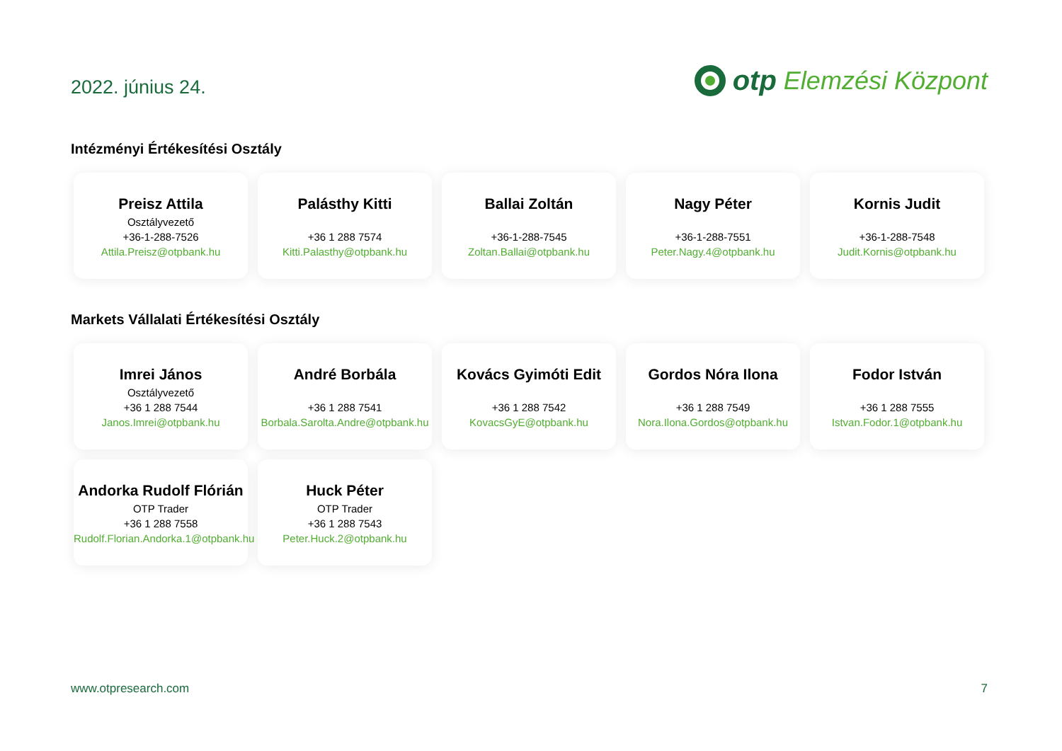2022. június 24.
otp Elemzési Központ
Intézményi Értékesítési Osztály
Preisz Attila
Osztályvezető
+36-1-288-7526
Attila.Preisz@otpbank.hu
Palásthy Kitti
+36 1 288 7574
Kitti.Palasthy@otpbank.hu
Ballai Zoltán
+36-1-288-7545
Zoltan.Ballai@otpbank.hu
Nagy Péter
+36-1-288-7551
Peter.Nagy.4@otpbank.hu
Kornis Judit
+36-1-288-7548
Judit.Kornis@otpbank.hu
Markets Vállalati Értékesítési Osztály
Imrei János
Osztályvezető
+36 1 288 7544
Janos.Imrei@otpbank.hu
André Borbála
+36 1 288 7541
Borbala.Sarolta.Andre@otpbank.hu
Kovács Gyimóti Edit
+36 1 288 7542
KovacsGyE@otpbank.hu
Gordos Nóra Ilona
+36 1 288 7549
Nora.Ilona.Gordos@otpbank.hu
Fodor István
+36 1 288 7555
Istvan.Fodor.1@otpbank.hu
Andorka Rudolf Flórián
OTP Trader
+36 1 288 7558
Rudolf.Florian.Andorka.1@otpbank.hu
Huck Péter
OTP Trader
+36 1 288 7543
Peter.Huck.2@otpbank.hu
www.otpresearch.com 7